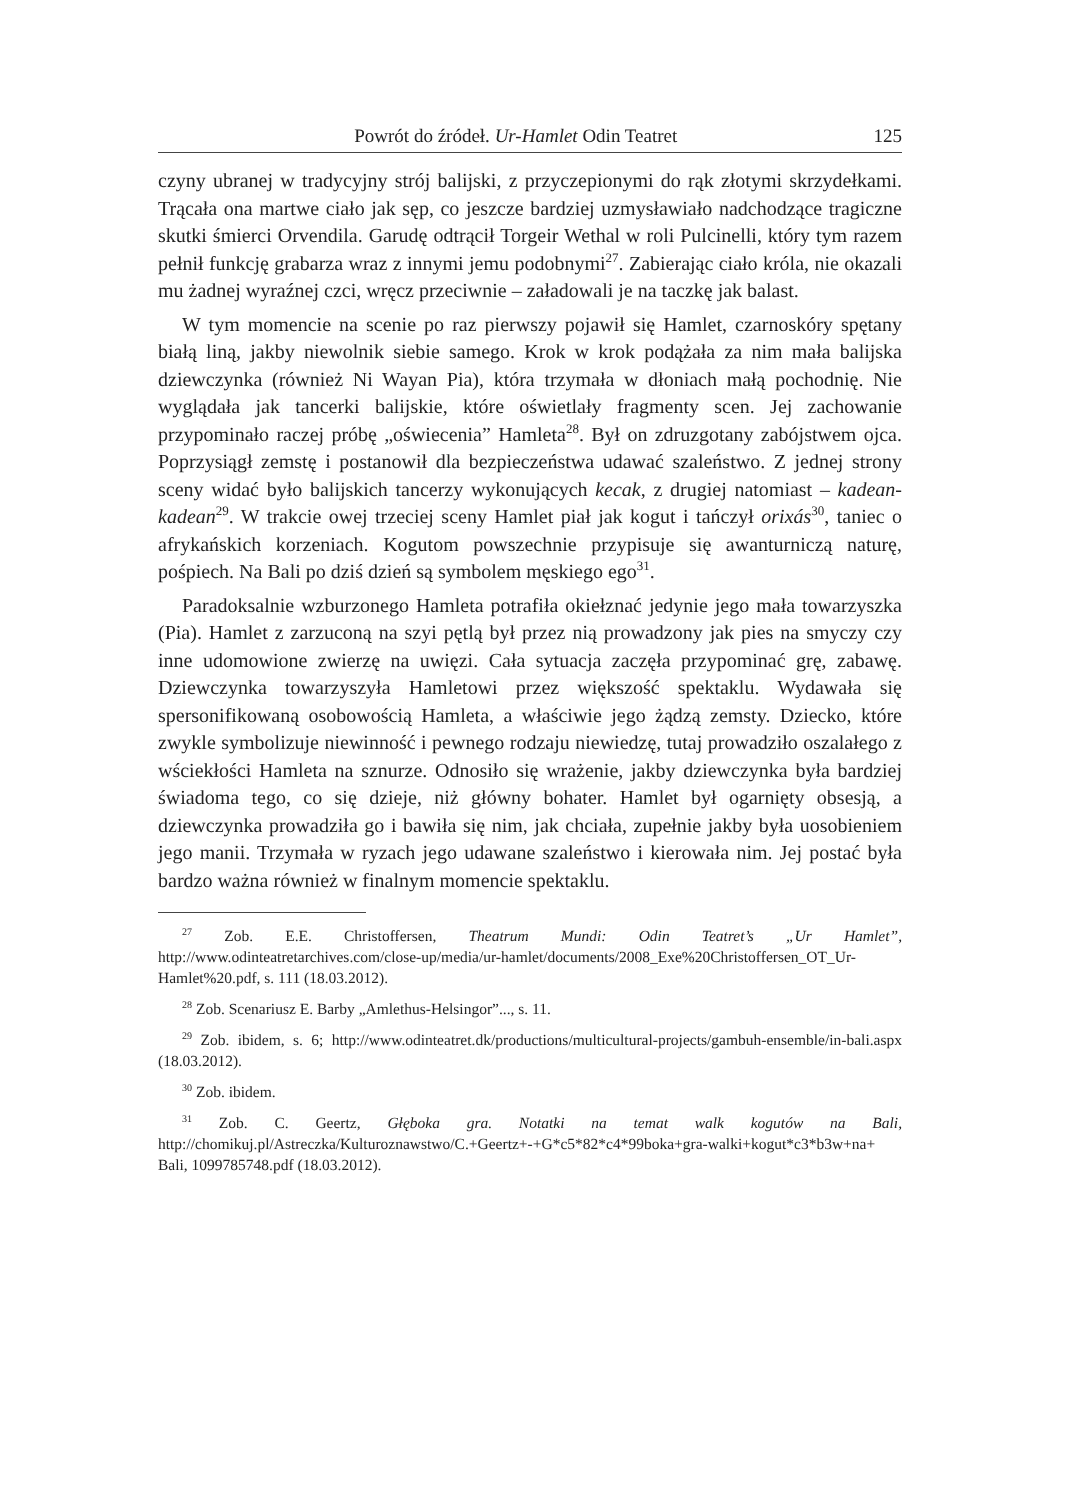Powrót do źródeł. Ur-Hamlet Odin Teatret 125
czyny ubranej w tradycyjny strój balijski, z przyczepionymi do rąk złotymi skrzydełkami. Trącała ona martwe ciało jak sęp, co jeszcze bardziej uzmysławiało nadchodzące tragiczne skutki śmierci Orvendila. Garudę odtrącił Torgeir Wethal w roli Pulcinelli, który tym razem pełnił funkcję grabarza wraz z innymi jemu podobnymi<sup>27</sup>. Zabierając ciało króla, nie okazali mu żadnej wyraźnej czci, wręcz przeciwnie – załadowali je na taczkę jak balast.
W tym momencie na scenie po raz pierwszy pojawił się Hamlet, czarnoskóry spętany białą liną, jakby niewolnik siebie samego. Krok w krok podążała za nim mała balijska dziewczynka (również Ni Wayan Pia), która trzymała w dłoniach małą pochodnię. Nie wyglądała jak tancerki balijskie, które oświetlały fragmenty scen. Jej zachowanie przypominało raczej próbę „oświecenia” Hamleta<sup>28</sup>. Był on zdruzgotany zabójstwem ojca. Poprzysiągł zemstę i postanowił dla bezpieczeństwa udawać szaleństwo. Z jednej strony sceny widać było balijskich tancerzy wykonujących kecak, z drugiej natomiast – kadean-kadean<sup>29</sup>. W trakcie owej trzeciej sceny Hamlet piał jak kogut i tańczył orixás<sup>30</sup>, taniec o afrykańskich korzeniach. Kogutom powszechnie przypisuje się awanturniczą naturę, pośpiech. Na Bali po dziś dzień są symbolem męskiego ego<sup>31</sup>.
Paradoksalnie wzburzonego Hamleta potrafiła okiełznać jedynie jego mała towarzyszka (Pia). Hamlet z zarzuconą na szyi pętlą był przez nią prowadzony jak pies na smyczy czy inne udomowione zwierzę na uwięzi. Cała sytuacja zaczęła przypominać grę, zabawę. Dziewczynka towarzyszyła Hamletowi przez większość spektaklu. Wydawała się spersonifikowaną osobowością Hamleta, a właściwie jego żądzą zemsty. Dziecko, które zwykle symbolizuje niewinność i pewnego rodzaju niewiedzę, tutaj prowadziło oszalałego z wściekłości Hamleta na sznurze. Odnosiło się wrażenie, jakby dziewczynka była bardziej świadoma tego, co się dzieje, niż główny bohater. Hamlet był ogarnięty obsesją, a dziewczynka prowadziła go i bawiła się nim, jak chciała, zupełnie jakby była uosobieniem jego manii. Trzymała w ryzach jego udawane szaleństwo i kierowała nim. Jej postać była bardzo ważna również w finalnym momencie spektaklu.
<sup>27</sup> Zob. E.E. Christoffersen, Theatrum Mundi: Odin Teatret’s „Ur Hamlet”, http://www.odinteatretarchives.com/close-up/media/ur-hamlet/documents/2008_Exe%20Christoffersen_OT_Ur-Hamlet%20.pdf, s. 111 (18.03.2012).
<sup>28</sup> Zob. Scenariusz E. Barby „Amlethus-Helsingor”..., s. 11.
<sup>29</sup> Zob. ibidem, s. 6; http://www.odinteatret.dk/productions/multicultural-projects/gambuh-ensemble/in-bali.aspx (18.03.2012).
<sup>30</sup> Zob. ibidem.
<sup>31</sup> Zob. C. Geertz, Głęboka gra. Notatki na temat walk kogutów na Bali, http://chomikuj.pl/Astreczka/Kulturoznawstwo/C.+Geertz+-+G*c5*82*c4*99boka+gra-walki+kogut*c3*b3w+na+ Bali, 1099785748.pdf (18.03.2012).